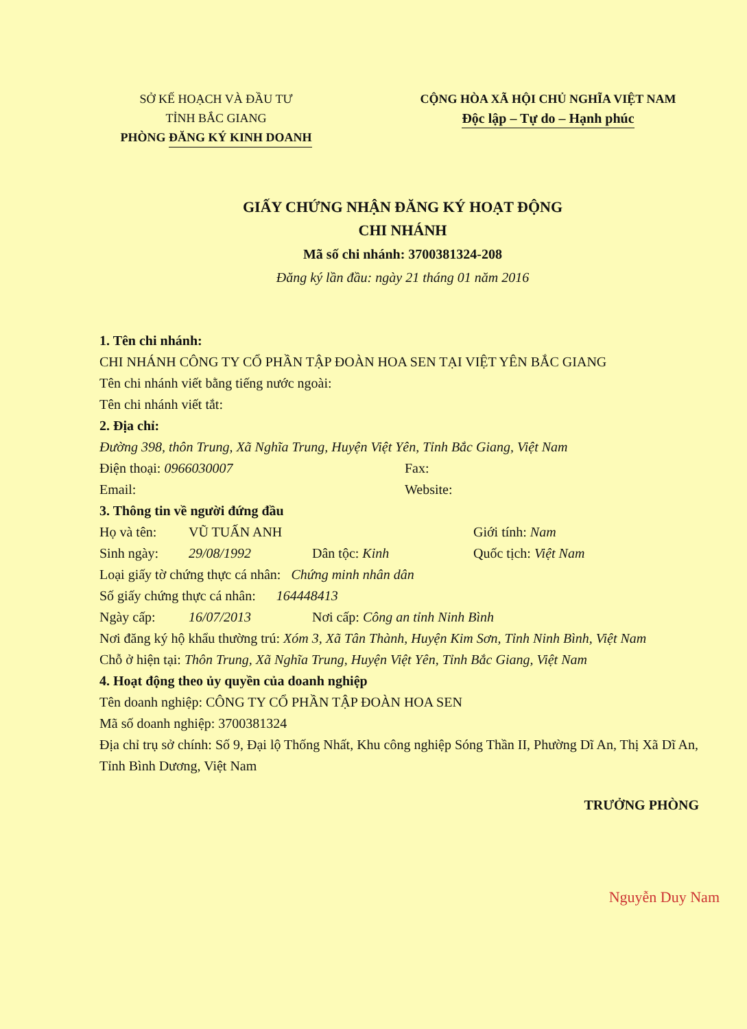SỞ KẾ HOẠCH VÀ ĐẦU TƯ
TỈNH BẮC GIANG
PHÒNG ĐĂNG KÝ KINH DOANH
CỘNG HÒA XÃ HỘI CHỦ NGHĨA VIỆT NAM
Độc lập – Tự do – Hạnh phúc
GIẤY CHỨNG NHẬN ĐĂNG KÝ HOẠT ĐỘNG
CHI NHÁNH
Mã số chi nhánh: 3700381324-208
Đăng ký lần đầu: ngày 21 tháng 01 năm 2016
1. Tên chi nhánh:
CHI NHÁNH CÔNG TY CỔ PHẦN TẬP ĐOÀN HOA SEN TẠI VIỆT YÊN BẮC GIANG
Tên chi nhánh viết bằng tiếng nước ngoài:
Tên chi nhánh viết tắt:
2. Địa chỉ:
Đường 398, thôn Trung, Xã Nghĩa Trung, Huyện Việt Yên, Tỉnh Bắc Giang, Việt Nam
Điện thoại: 0966030007 Fax:
Email: Website:
3. Thông tin về người đứng đầu
Họ và tên: VŨ TUẤN ANH Giới tính: Nam
Sinh ngày: 29/08/1992 Dân tộc: Kinh Quốc tịch: Việt Nam
Loại giấy tờ chứng thực cá nhân: Chứng minh nhân dân
Số giấy chứng thực cá nhân: 164448413
Ngày cấp: 16/07/2013 Nơi cấp: Công an tỉnh Ninh Bình
Nơi đăng ký hộ khẩu thường trú: Xóm 3, Xã Tân Thành, Huyện Kim Sơn, Tỉnh Ninh Bình, Việt Nam
Chỗ ở hiện tại: Thôn Trung, Xã Nghĩa Trung, Huyện Việt Yên, Tỉnh Bắc Giang, Việt Nam
4. Hoạt động theo ủy quyền của doanh nghiệp
Tên doanh nghiệp: CÔNG TY CỔ PHẦN TẬP ĐOÀN HOA SEN
Mã số doanh nghiệp: 3700381324
Địa chỉ trụ sở chính: Số 9, Đại lộ Thống Nhất, Khu công nghiệp Sóng Thần II, Phường Dĩ An, Thị Xã Dĩ An, Tỉnh Bình Dương, Việt Nam
TRƯỞNG PHÒNG
Nguyễn Duy Nam